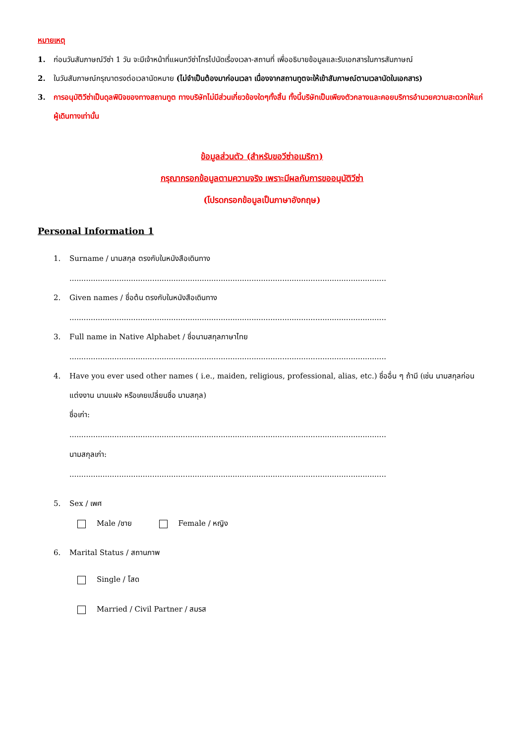หมายเหตุ
1. ก่อนวันสัมภาษณ์วีซ่า 1 วัน จะมีเจ้าหน้าที่แผนกวีซ่าโทรไปนัดเรื่องเวลา-สถานที่ เพื่ออธิบายข้อมูลและรับเอกสารในการสัมภาษณ์
2. ในวันสัมภาษณ์กรุณาตรงต่อเวลานัดหมาย (ไม่จำเป็นต้องมาก่อนเวลา เนื่องจากสถานทูตจะให้เข้าสัมภาษณ์ตามเวลานัดในเอกสาร)
3. การอนุมัติวีซ่าเป็นดุลพินิจของทางสถานทูต ทางบริษัทไม่มีส่วนเกี่ยวข้องใดๆทั้งสิ้น ทั้งนี้บริษัทเป็นเพียงตัวกลางและคอยบริการอำนวยความสะดวกให้แก่ผู้เดินทางเท่านั้น
ข้อมูลส่วนตัว (สำหรับขอวีซ่าอเมริกา)
กรุณากรอกข้อมูลตามความจริง เพราะมีผลกับการขออนุมัติวีซ่า
(โปรดกรอกข้อมูลเป็นภาษาอังกฤษ)
Personal Information 1
1. Surname / นามสกุล ตรงกับในหนังสือเดินทาง
......................................................................................................................................
2. Given names / ชื่อต้น ตรงกับในหนังสือเดินทาง
......................................................................................................................................
3. Full name in Native Alphabet / ชื่อนามสกุลภาษาไทย
......................................................................................................................................
4. Have you ever used other names ( i.e., maiden, religious, professional, alias, etc.) ชื่ออื่น ๆ ถ้ามี (เช่น นามสกุลก่อนแต่งงาน นามแฝง หรือเคยเปลี่ยนชื่อ นามสกุล)
ชื่อเก่า:
......................................................................................................................................
นามสกุลเก่า:
......................................................................................................................................
5. Sex / เพศ
Male /ชาย Female / หญิง
6. Marital Status / สถานภาพ
Single / โสด
Married / Civil Partner / สมรส